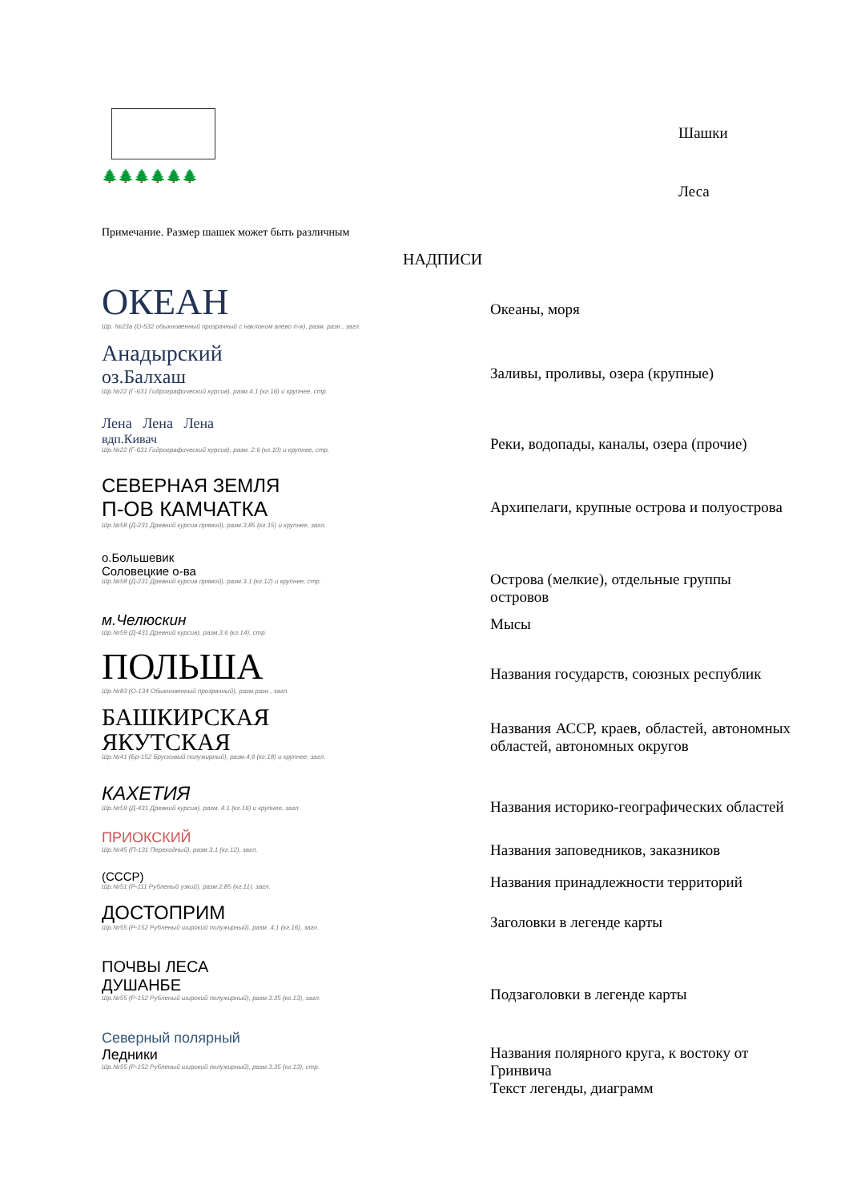Шашки
🌲🌲🌲🌲🌲🌲
Леса
Примечание. Размер шашек может быть различным
НАДПИСИ
ОКЕАН
Шр. №23а (О-532 обыкновенный прозрачный с наклоном влево п-ж), разм. разн., загл.
Океаны, моря
Анадырский
оз.Балхаш
Шр.№22 (Г-631 Гидрографический курсив), разм.4.1 (кг.16) и крупнее, стр.
Заливы, проливы, озера (крупные)
Лена Лена Лена
вдп.Кивач
Шр.№22 (Г-631 Гидрографический курсив), разм. 2.6 (кг.10) и крупнее, стр.
Реки, водопады, каналы, озера (прочие)
СЕВЕРНАЯ ЗЕМЛЯ
П-ОВ КАМЧАТКА
Шр.№58 (Д-231 Древний курсив прямой), разм.3,85 (кг.15) и крупнее, загл.
Архипелаги, крупные острова и полуострова
о.Большевик
Соловецкие о-ва
Шр.№58 (Д-231 Древний курсив прямой), разм.3.1 (кг.12) и крупнее, стр.
Острова (мелкие), отдельные группы островов
м.Челюскин
Шр.№59 (Д-431 Древний курсив), разм.3.6 (кг.14), стр.
Мысы
ПОЛЬША
Шр.№83 (О-134 Обыкновенный прозрачный), разм.разн., загл.
Названия государств, союзных республик
БАШКИРСКАЯ
ЯКУТСКАЯ
Шр.№41 (Бр-152 Брусковый полужирный), разм.4,6 (кг.18) и крупнее, загл.
Названия АССР, краев, областей, автономных областей, автономных округов
КАХЕТИЯ
Шр.№59 (Д-431 Древний курсив), разм. 4.1 (кг.16) и крупнее, загл.
Названия историко-географических областей
ПРИОКСКИЙ
Шр.№45 (П-131 Переходный), разм.3.1 (кг.12), загл.
Названия заповедников, заказников
(СССР)
Шр.№51 (Р-111 Рубленый узкий), разм.2.85 (кг.11), загл.
Названия принадлежности территорий
ДОСТОПРИМ
Шр.№55 (Р-152 Рубленый широкий полужирный), разм. 4.1 (кг.16), загл.
Заголовки в легенде карты
ПОЧВЫ ЛЕСА
ДУШАНБЕ
Шр.№55 (Р-152 Рубленый широкий полужирный), разм.3.35 (кг.13), загл.
Подзаголовки в легенде карты
Северный полярный
Ледники
Шр.№55 (Р-152 Рубленый широкий полужирный), разм.3.35 (кг.13), стр.
Названия полярного круга, к востоку от Гринвича
Текст легенды, диаграмм